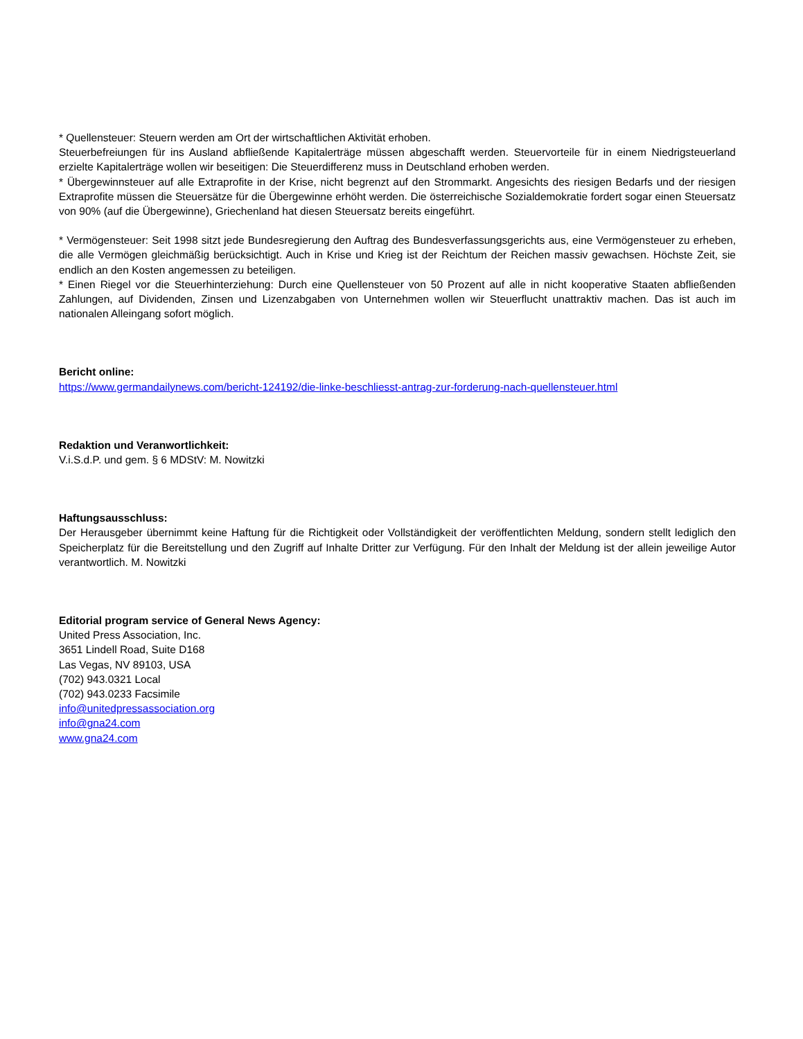* Quellensteuer: Steuern werden am Ort der wirtschaftlichen Aktivität erhoben.
Steuerbefreiungen für ins Ausland abfließende Kapitalerträge müssen abgeschafft werden. Steuervorteile für in einem Niedrigsteuerland erzielte Kapitalerträge wollen wir beseitigen: Die Steuerdifferenz muss in Deutschland erhoben werden.
* Übergewinnsteuer auf alle Extraprofite in der Krise, nicht begrenzt auf den Strommarkt. Angesichts des riesigen Bedarfs und der riesigen Extraprofite müssen die Steuersätze für die Übergewinne erhöht werden. Die österreichische Sozialdemokratie fordert sogar einen Steuersatz von 90% (auf die Übergewinne), Griechenland hat diesen Steuersatz bereits eingeführt.
* Vermögensteuer: Seit 1998 sitzt jede Bundesregierung den Auftrag des Bundesverfassungsgerichts aus, eine Vermögensteuer zu erheben, die alle Vermögen gleichmäßig berücksichtigt. Auch in Krise und Krieg ist der Reichtum der Reichen massiv gewachsen. Höchste Zeit, sie endlich an den Kosten angemessen zu beteiligen.
* Einen Riegel vor die Steuerhinterziehung: Durch eine Quellensteuer von 50 Prozent auf alle in nicht kooperative Staaten abfließenden Zahlungen, auf Dividenden, Zinsen und Lizenzabgaben von Unternehmen wollen wir Steuerflucht unattraktiv machen. Das ist auch im nationalen Alleingang sofort möglich.
Bericht online:
https://www.germandailynews.com/bericht-124192/die-linke-beschliesst-antrag-zur-forderung-nach-quellensteuer.html
Redaktion und Veranwortlichkeit:
V.i.S.d.P. und gem. § 6 MDStV: M. Nowitzki
Haftungsausschluss:
Der Herausgeber übernimmt keine Haftung für die Richtigkeit oder Vollständigkeit der veröffentlichten Meldung, sondern stellt lediglich den Speicherplatz für die Bereitstellung und den Zugriff auf Inhalte Dritter zur Verfügung. Für den Inhalt der Meldung ist der allein jeweilige Autor verantwortlich. M. Nowitzki
Editorial program service of General News Agency:
United Press Association, Inc.
3651 Lindell Road, Suite D168
Las Vegas, NV 89103, USA
(702) 943.0321 Local
(702) 943.0233 Facsimile
info@unitedpressassociation.org
info@gna24.com
www.gna24.com